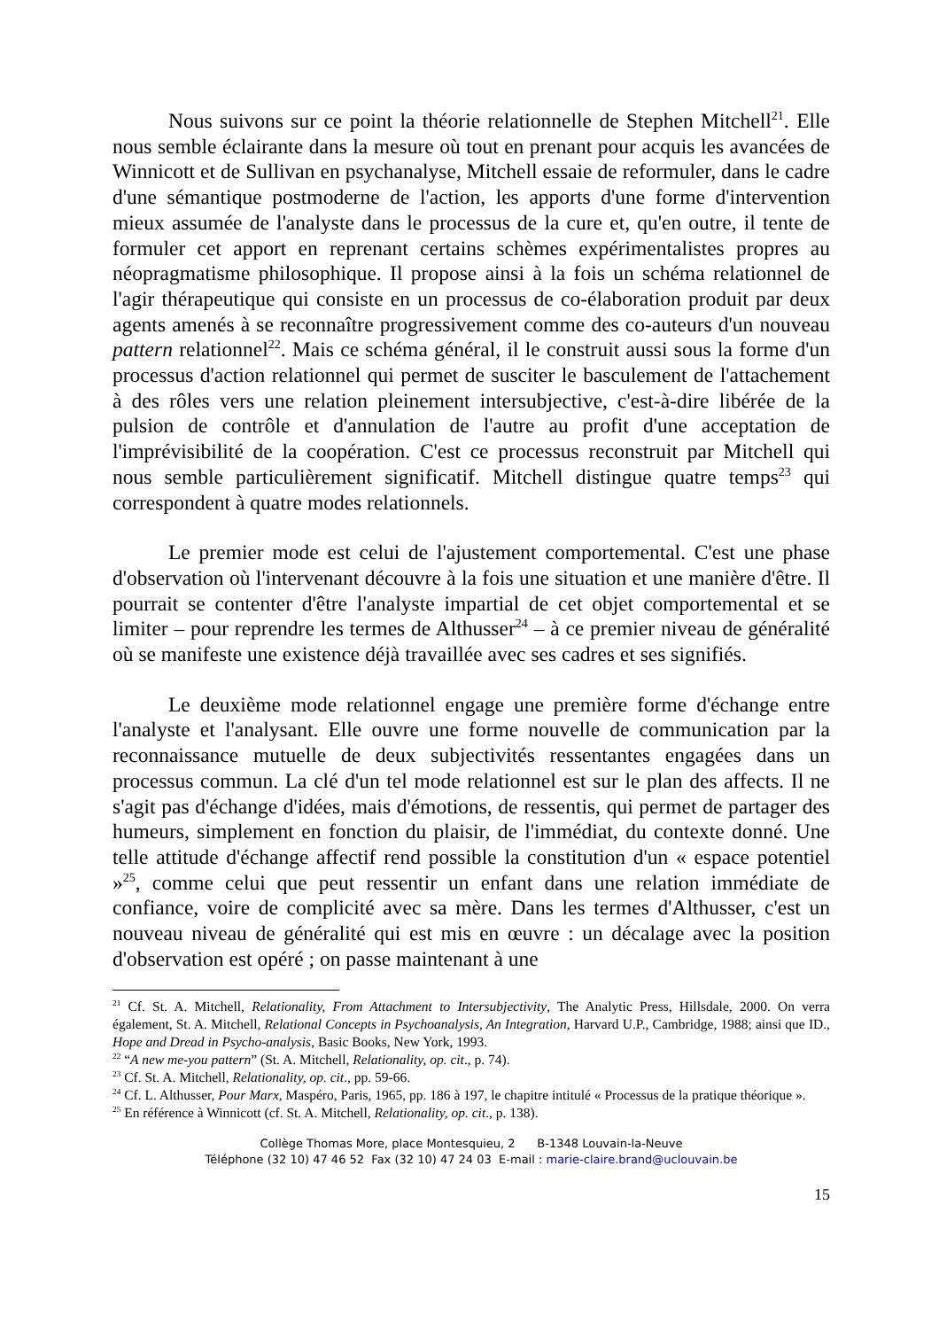Nous suivons sur ce point la théorie relationnelle de Stephen Mitchell<sup>21</sup>. Elle nous semble éclairante dans la mesure où tout en prenant pour acquis les avancées de Winnicott et de Sullivan en psychanalyse, Mitchell essaie de reformuler, dans le cadre d'une sémantique postmoderne de l'action, les apports d'une forme d'intervention mieux assumée de l'analyste dans le processus de la cure et, qu'en outre, il tente de formuler cet apport en reprenant certains schèmes expérimentalistes propres au néopragmatisme philosophique. Il propose ainsi à la fois un schéma relationnel de l'agir thérapeutique qui consiste en un processus de co-élaboration produit par deux agents amenés à se reconnaître progressivement comme des co-auteurs d'un nouveau pattern relationnel<sup>22</sup>. Mais ce schéma général, il le construit aussi sous la forme d'un processus d'action relationnel qui permet de susciter le basculement de l'attachement à des rôles vers une relation pleinement intersubjective, c'est-à-dire libérée de la pulsion de contrôle et d'annulation de l'autre au profit d'une acceptation de l'imprévisibilité de la coopération. C'est ce processus reconstruit par Mitchell qui nous semble particulièrement significatif. Mitchell distingue quatre temps<sup>23</sup> qui correspondent à quatre modes relationnels.
Le premier mode est celui de l'ajustement comportemental. C'est une phase d'observation où l'intervenant découvre à la fois une situation et une manière d'être. Il pourrait se contenter d'être l'analyste impartial de cet objet comportemental et se limiter – pour reprendre les termes de Althusser<sup>24</sup> – à ce premier niveau de généralité où se manifeste une existence déjà travaillée avec ses cadres et ses signifiés.
Le deuxième mode relationnel engage une première forme d'échange entre l'analyste et l'analysant. Elle ouvre une forme nouvelle de communication par la reconnaissance mutuelle de deux subjectivités ressentantes engagées dans un processus commun. La clé d'un tel mode relationnel est sur le plan des affects. Il ne s'agit pas d'échange d'idées, mais d'émotions, de ressentis, qui permet de partager des humeurs, simplement en fonction du plaisir, de l'immédiat, du contexte donné. Une telle attitude d'échange affectif rend possible la constitution d'un « espace potentiel »<sup>25</sup>, comme celui que peut ressentir un enfant dans une relation immédiate de confiance, voire de complicité avec sa mère. Dans les termes d'Althusser, c'est un nouveau niveau de généralité qui est mis en œuvre : un décalage avec la position d'observation est opéré ; on passe maintenant à une
<sup>21</sup> Cf. St. A. Mitchell, Relationality, From Attachment to Intersubjectivity, The Analytic Press, Hillsdale, 2000. On verra également, St. A. Mitchell, Relational Concepts in Psychoanalysis, An Integration, Harvard U.P., Cambridge, 1988; ainsi que ID., Hope and Dread in Psycho-analysis, Basic Books, New York, 1993.
<sup>22</sup> “A new me-you pattern” (St. A. Mitchell, Relationality, op. cit., p. 74).
<sup>23</sup> Cf. St. A. Mitchell, Relationality, op. cit., pp. 59-66.
<sup>24</sup> Cf. L. Althusser, Pour Marx, Maspéro, Paris, 1965, pp. 186 à 197, le chapitre intitulé « Processus de la pratique théorique ».
<sup>25</sup> En référence à Winnicott (cf. St. A. Mitchell, Relationality, op. cit., p. 138).
Collège Thomas More, place Montesquieu, 2 B-1348 Louvain-la-Neuve
Téléphone (32 10) 47 46 52 Fax (32 10) 47 24 03 E-mail : marie-claire.brand@uclouvain.be
15